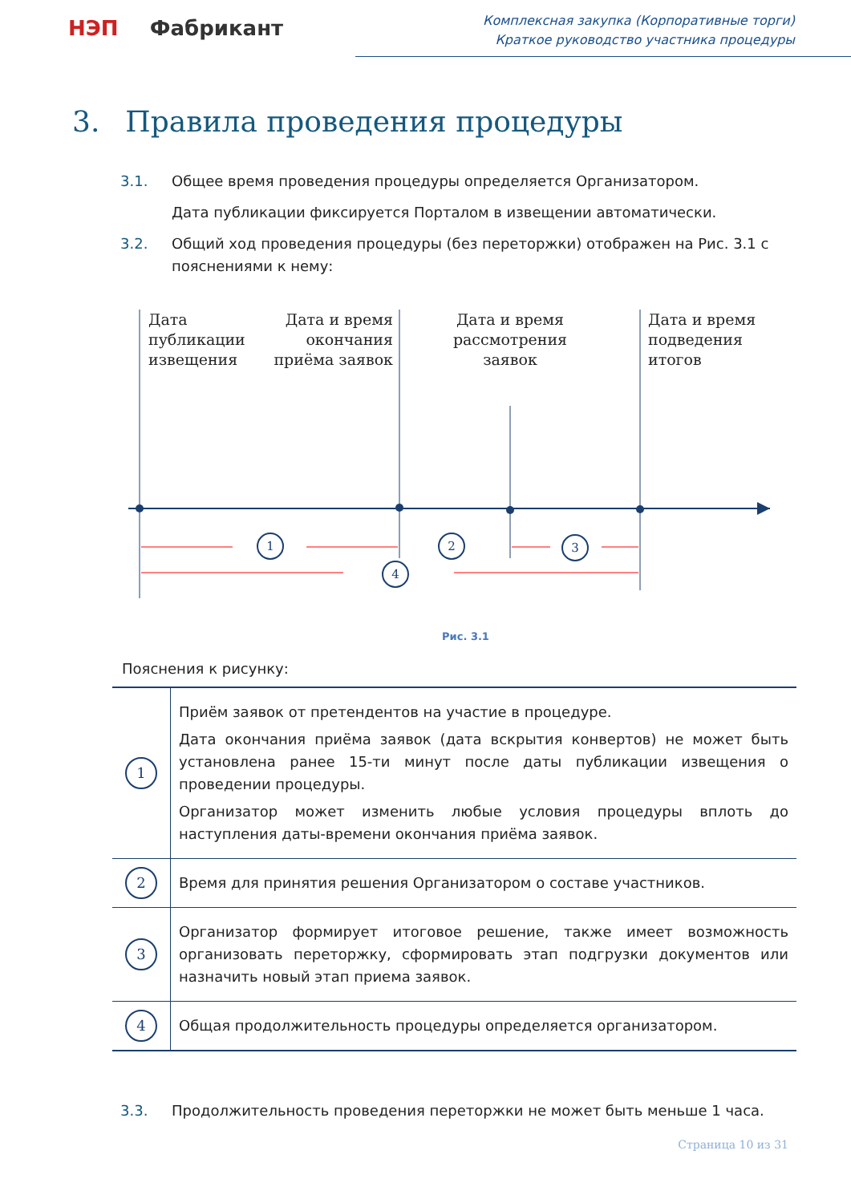НЭП Фабрикант
Комплексная закупка (Корпоративные торги)
Краткое руководство участника процедуры
3. Правила проведения процедуры
3.1. Общее время проведения процедуры определяется Организатором.
Дата публикации фиксируется Порталом в извещении автоматически.
3.2. Общий ход проведения процедуры (без переторжки) отображен на Рис. 3.1 с пояснениями к нему:
1
2
3
4
Дата
публикации
извещения
Дата и время
окончания
приёма заявок
Дата и время
рассмотрения
заявок
Дата и время
подведения
итогов
Рис. 3.1
Пояснения к рисунку:
| 1 | Приём заявок от претендентов на участие в процедуре. Дата окончания приёма заявок (дата вскрытия конвертов) не может быть установлена ранее 15-ти минут после даты публикации извещения о проведении процедуры. Организатор может изменить любые условия процедуры вплоть до наступления даты-времени окончания приёма заявок. |
| 2 | Время для принятия решения Организатором о составе участников. |
| 3 | Организатор формирует итоговое решение, также имеет возможность организовать переторжку, сформировать этап подгрузки документов или назначить новый этап приема заявок. |
| 4 | Общая продолжительность процедуры определяется организатором. |
3.3. Продолжительность проведения переторжки не может быть меньше 1 часа.
Страница 10 из 31